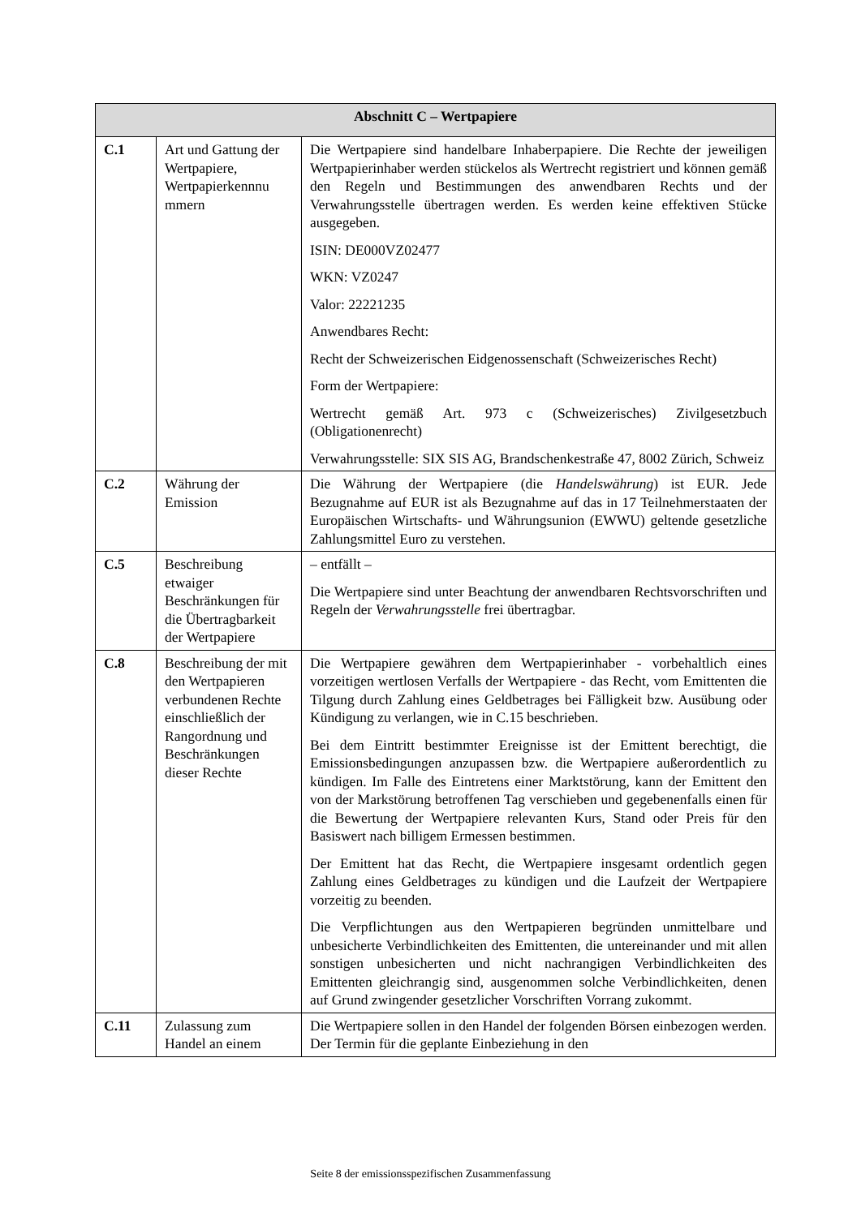| Abschnitt C – Wertpapiere | | |
| --- | --- | --- |
| C.1 | Art und Gattung der Wertpapiere, Wertpapierkennnu mmern | Die Wertpapiere sind handelbare Inhaberpapiere. Die Rechte der jeweiligen Wertpapierinhaber werden stückelos als Wertrecht registriert und können gemäß den Regeln und Bestimmungen des anwendbaren Rechts und der Verwahrungsstelle übertragen werden. Es werden keine effektiven Stücke ausgegeben. ISIN: DE000VZ02477 WKN: VZ0247 Valor: 22221235 Anwendbares Recht: Recht der Schweizerischen Eidgenossenschaft (Schweizerisches Recht) Form der Wertpapiere: Wertrecht gemäß Art. 973 c (Schweizerisches) Zivilgesetzbuch (Obligationenrecht) Verwahrungsstelle: SIX SIS AG, Brandschenkestraße 47, 8002 Zürich, Schweiz |
| C.2 | Währung der Emission | Die Währung der Wertpapiere (die Handelswährung ) ist EUR. Jede Bezugnahme auf EUR ist als Bezugnahme auf das in 17 Teilnehmerstaaten der Europäischen Wirtschafts- und Währungsunion (EWWU) geltende gesetzliche Zahlungsmittel Euro zu verstehen. |
| C.5 | Beschreibung etwaiger Beschränkungen für die Übertragbarkeit der Wertpapiere | – entfällt – Die Wertpapiere sind unter Beachtung der anwendbaren Rechtsvorschriften und Regeln der Verwahrungsstelle frei übertragbar. |
| C.8 | Beschreibung der mit den Wertpapieren verbundenen Rechte einschließlich der Rangordnung und Beschränkungen dieser Rechte | Die Wertpapiere gewähren dem Wertpapierinhaber - vorbehaltlich eines vorzeitigen wertlosen Verfalls der Wertpapiere - das Recht, vom Emittenten die Tilgung durch Zahlung eines Geldbetrages bei Fälligkeit bzw. Ausübung oder Kündigung zu verlangen, wie in C.15 beschrieben. Bei dem Eintritt bestimmter Ereignisse ist der Emittent berechtigt, die Emissionsbedingungen anzupassen bzw. die Wertpapiere außerordentlich zu kündigen. Im Falle des Eintretens einer Marktstörung, kann der Emittent den von der Markstörung betroffenen Tag verschieben und gegebenenfalls einen für die Bewertung der Wertpapiere relevanten Kurs, Stand oder Preis für den Basiswert nach billigem Ermessen bestimmen. Der Emittent hat das Recht, die Wertpapiere insgesamt ordentlich gegen Zahlung eines Geldbetrages zu kündigen und die Laufzeit der Wertpapiere vorzeitig zu beenden. Die Verpflichtungen aus den Wertpapieren begründen unmittelbare und unbesicherte Verbindlichkeiten des Emittenten, die untereinander und mit allen sonstigen unbesicherten und nicht nachrangigen Verbindlichkeiten des Emittenten gleichrangig sind, ausgenommen solche Verbindlichkeiten, denen auf Grund zwingender gesetzlicher Vorschriften Vorrang zukommt. |
| C.11 | Zulassung zum Handel an einem | Die Wertpapiere sollen in den Handel der folgenden Börsen einbezogen werden. Der Termin für die geplante Einbeziehung in den |
Seite 8 der emissionsspezifischen Zusammenfassung